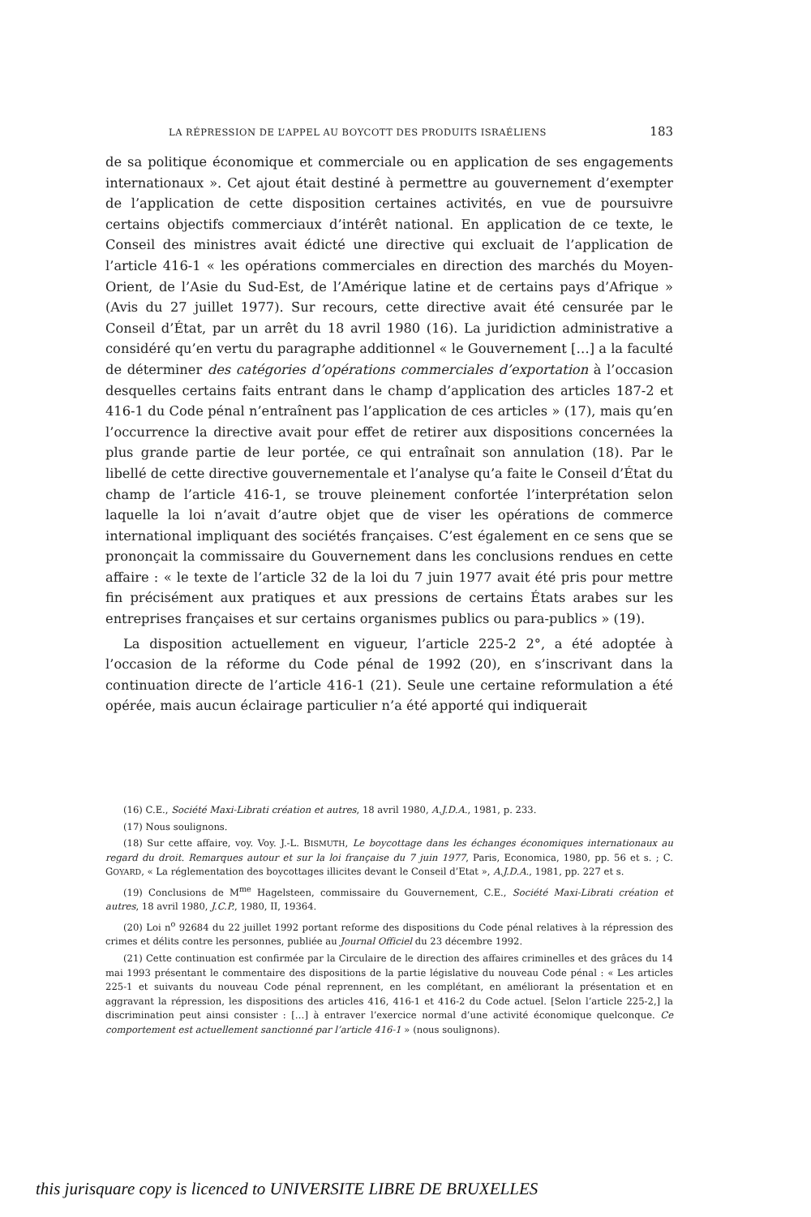LA RÉPRESSION DE L’APPEL AU BOYCOTT DES PRODUITS ISRAÉLIENS 183
de sa politique économique et commerciale ou en application de ses engagements internationaux ». Cet ajout était destiné à permettre au gouvernement d’exempter de l’application de cette disposition certaines activités, en vue de poursuivre certains objectifs commerciaux d’intérêt national. En application de ce texte, le Conseil des ministres avait édicté une directive qui excluait de l’application de l’article 416-1 « les opérations commerciales en direction des marchés du Moyen-Orient, de l’Asie du Sud-Est, de l’Amérique latine et de certains pays d’Afrique » (Avis du 27 juillet 1977). Sur recours, cette directive avait été censurée par le Conseil d’État, par un arrêt du 18 avril 1980 (16). La juridiction administrative a considéré qu’en vertu du paragraphe additionnel « le Gouvernement […] a la faculté de déterminer des catégories d’opérations commerciales d’exportation à l’occasion desquelles certains faits entrant dans le champ d’application des articles 187-2 et 416-1 du Code pénal n’entraînent pas l’application de ces articles » (17), mais qu’en l’occurrence la directive avait pour effet de retirer aux dispositions concernées la plus grande partie de leur portée, ce qui entraînait son annulation (18). Par le libellé de cette directive gouvernementale et l’analyse qu’a faite le Conseil d’État du champ de l’article 416-1, se trouve pleinement confortée l’interprétation selon laquelle la loi n’avait d’autre objet que de viser les opérations de commerce international impliquant des sociétés françaises. C’est également en ce sens que se prononçait la commissaire du Gouvernement dans les conclusions rendues en cette affaire : « le texte de l’article 32 de la loi du 7 juin 1977 avait été pris pour mettre fin précisément aux pratiques et aux pressions de certains États arabes sur les entreprises françaises et sur certains organismes publics ou para-publics » (19).
La disposition actuellement en vigueur, l’article 225-2 2°, a été adoptée à l’occasion de la réforme du Code pénal de 1992 (20), en s’inscrivant dans la continuation directe de l’article 416-1 (21). Seule une certaine reformulation a été opérée, mais aucun éclairage particulier n’a été apporté qui indiquerait
(16) C.E., Société Maxi-Librati création et autres, 18 avril 1980, A.J.D.A., 1981, p. 233.
(17) Nous soulignons.
(18) Sur cette affaire, voy. Voy. J.-L. BISMUTH, Le boycottage dans les échanges économiques internationaux au regard du droit. Remarques autour et sur la loi française du 7 juin 1977, Paris, Economica, 1980, pp. 56 et s. ; C. GOYARD, « La réglementation des boycottages illicites devant le Conseil d’Etat », A.J.D.A., 1981, pp. 227 et s.
(19) Conclusions de M<sup>me</sup> Hagelsteen, commissaire du Gouvernement, C.E., Société Maxi-Librati création et autres, 18 avril 1980, J.C.P., 1980, II, 19364.
(20) Loi n<sup>o</sup> 92684 du 22 juillet 1992 portant reforme des dispositions du Code pénal relatives à la répression des crimes et délits contre les personnes, publiée au Journal Officiel du 23 décembre 1992.
(21) Cette continuation est confirmée par la Circulaire de le direction des affaires criminelles et des grâces du 14 mai 1993 présentant le commentaire des dispositions de la partie législative du nouveau Code pénal : « Les articles 225-1 et suivants du nouveau Code pénal reprennent, en les complétant, en améliorant la présentation et en aggravant la répression, les dispositions des articles 416, 416-1 et 416-2 du Code actuel. [Selon l’article 225-2,] la discrimination peut ainsi consister : […] à entraver l’exercice normal d’une activité économique quelconque. Ce comportement est actuellement sanctionné par l’article 416-1 » (nous soulignons).
this jurisquare copy is licenced to UNIVERSITE LIBRE DE BRUXELLES